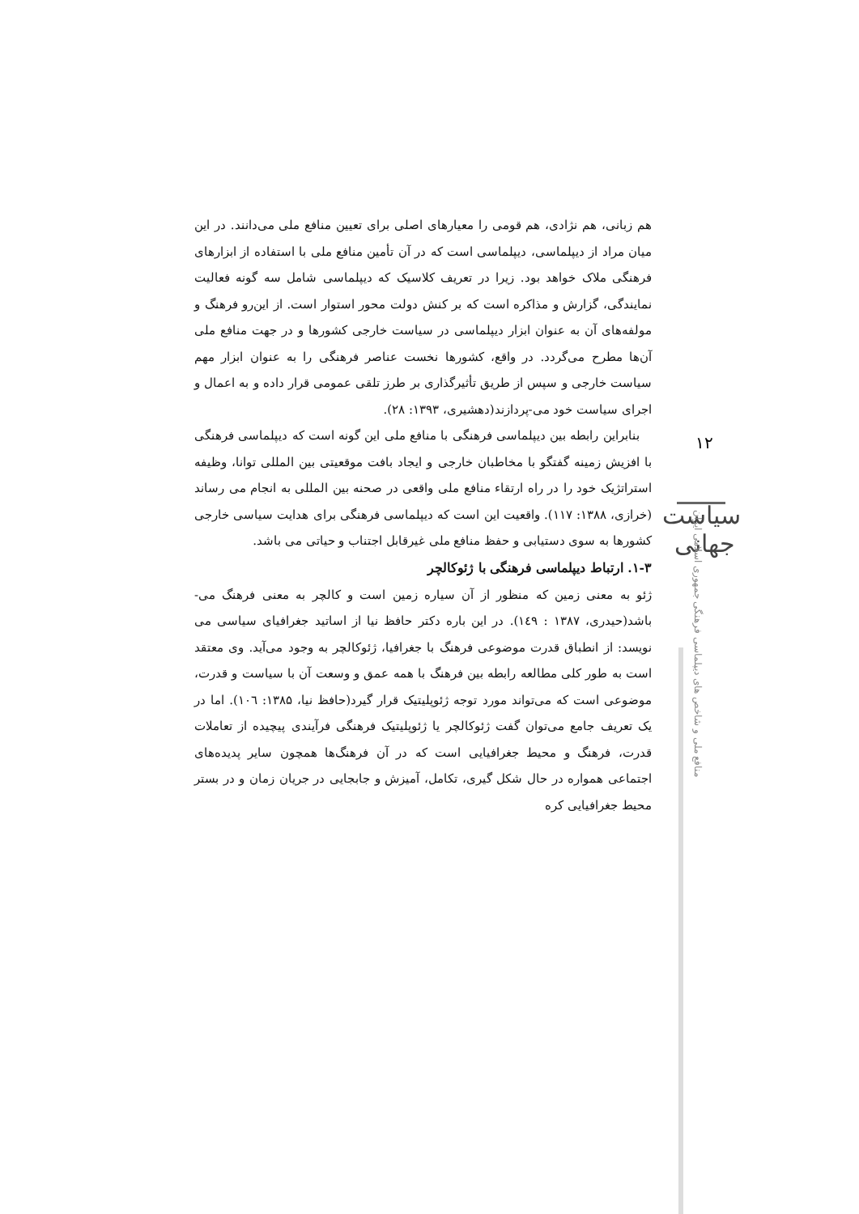هم زبانی، هم نژادی، هم قومی را معیارهای اصلی برای تعیین منافع ملی می‌دانند. در این میان مراد از دیپلماسی، دیپلماسی است که در آن تأمین منافع ملی با استفاده از ابزارهای فرهنگی ملاک خواهد بود. زیرا در تعریف کلاسیک که دیپلماسی شامل سه گونه فعالیت نمایندگی، گزارش و مذاکره است که بر کنش دولت محور استوار است. از این‌رو فرهنگ و مولفه‌های آن به عنوان ابزار دیپلماسی در سیاست خارجی کشورها و در جهت منافع ملی آن‌ها مطرح می‌گردد. در واقع، کشورها نخست عناصر فرهنگی را به عنوان ابزار مهم سیاست خارجی و سپس از طریق تأثیرگذاری بر طرز تلقی عمومی قرار داده و به اعمال و اجرای سیاست خود می-پردازند(دهشیری، ۱۳۹۳: ۲۸).
بنابراین رابطه بین دیپلماسی فرهنگی با منافع ملی این گونه است که دیپلماسی فرهنگی با افزیش زمینه گفتگو با مخاطبان خارجی و ایجاد بافت موقعیتی بین المللی توانا، وظیفه استراتژیک خود را در راه ارتقاء منافع ملی واقعی در صحنه بین المللی به انجام می رساند (خرازی، ۱۳۸۸: ۱۱۷). واقعیت این است که دیپلماسی فرهنگی برای هدایت سیاسی خارجی کشورها به سوی دستیابی و حفظ منافع ملی غیرقابل اجتناب و حیاتی می باشد.
۱-۳. ارتباط دیپلماسی فرهنگی با ژئوکالچر
ژئو به معنی زمین که منظور از آن سیاره زمین است و کالچر به معنی فرهنگ می-باشد(حیدری، ۱۳۸۷ : ۱٤۹). در این باره دکتر حافظ نیا از اساتید جغرافیای سیاسی می نویسد: از انطباق قدرت موضوعی فرهنگ با جغرافیا، ژئوکالچر به وجود می‌آید. وی معتقد است به طور کلی مطالعه رابطه بین فرهنگ با همه عمق و وسعت آن با سیاست و قدرت، موضوعی است که می‌تواند مورد توجه ژئوپلیتیک قرار گیرد(حافظ نیا، ۱۳۸۵: ۱۰٦). اما در یک تعریف جامع می‌توان گفت ژئوکالچر یا ژئوپلیتیک فرهنگی فرآیندی پیچیده از تعاملات قدرت، فرهنگ و محیط جغرافیایی است که در آن فرهنگ‌ها همچون سایر پدیده‌های اجتماعی همواره در حال شکل گیری، تکامل، آمیزش و جابجایی در جریان زمان و در بستر محیط جغرافیایی کره
۱۲
سیاست جهانی
منافع ملی و شاخص های دیپلماسی فرهنگی جمهوری اسلامی ایران